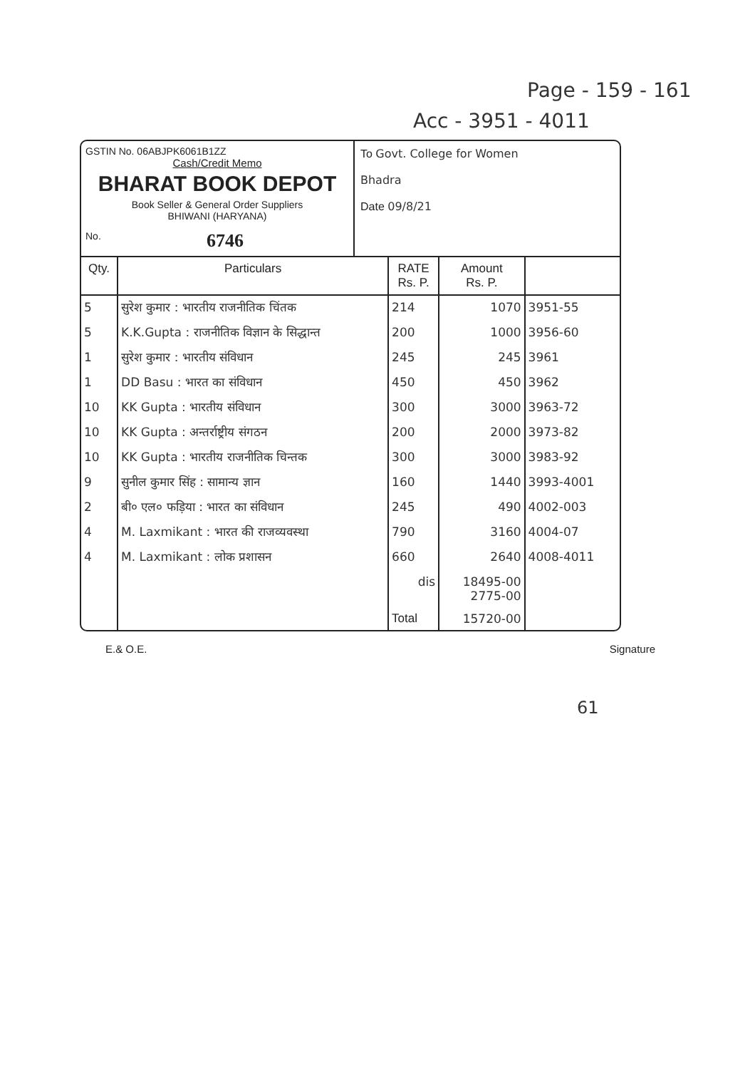Page - 159 - 161
Acc - 3951 - 4011
GSTIN No. 06ABJPK6061B1ZZ
Cash/Credit Memo
BHARAT BOOK DEPOT
Book Seller & General Order Suppliers
BHIWANI (HARYANA)
No. 6746
To Govt. College for Women
Bhadra
Date 09/8/21
| Qty. | Particulars | RATE Rs. P. | Amount Rs. P. | |
| --- | --- | --- | --- | --- |
| 5 | सुरेश कुमार : भारतीय राजनीतिक चिंतक | 214 | 1070 | 3951-55 |
| 5 | K.K.Gupta : राजनीतिक विज्ञान के सिद्धान्त | 200 | 1000 | 3956-60 |
| 1 | सुरेश कुमार : भारतीय संविधान | 245 | 245 | 3961 |
| 1 | DD Basu : भारत का संविधान | 450 | 450 | 3962 |
| 10 | KK Gupta : भारतीय संविधान | 300 | 3000 | 3963-72 |
| 10 | KK Gupta : अन्तर्राष्ट्रीय संगठन | 200 | 2000 | 3973-82 |
| 10 | KK Gupta : भारतीय राजनीतिक चिन्तक | 300 | 3000 | 3983-92 |
| 9 | सुनील कुमार सिंह : सामान्य ज्ञान | 160 | 1440 | 3993-4001 |
| 2 | बी० एल० फड़िया : भारत का संविधान | 245 | 490 | 4002-003 |
| 4 | M. Laxmikant : भारत की राजव्यवस्था | 790 | 3160 | 4004-07 |
| 4 | M. Laxmikant : लोक प्रशासन | 660 | 2640 | 4008-4011 |
| | | dis | 18495-00 2775-00 | |
| | | Total | 15720-00 | |
E.& O.E. Signature
61